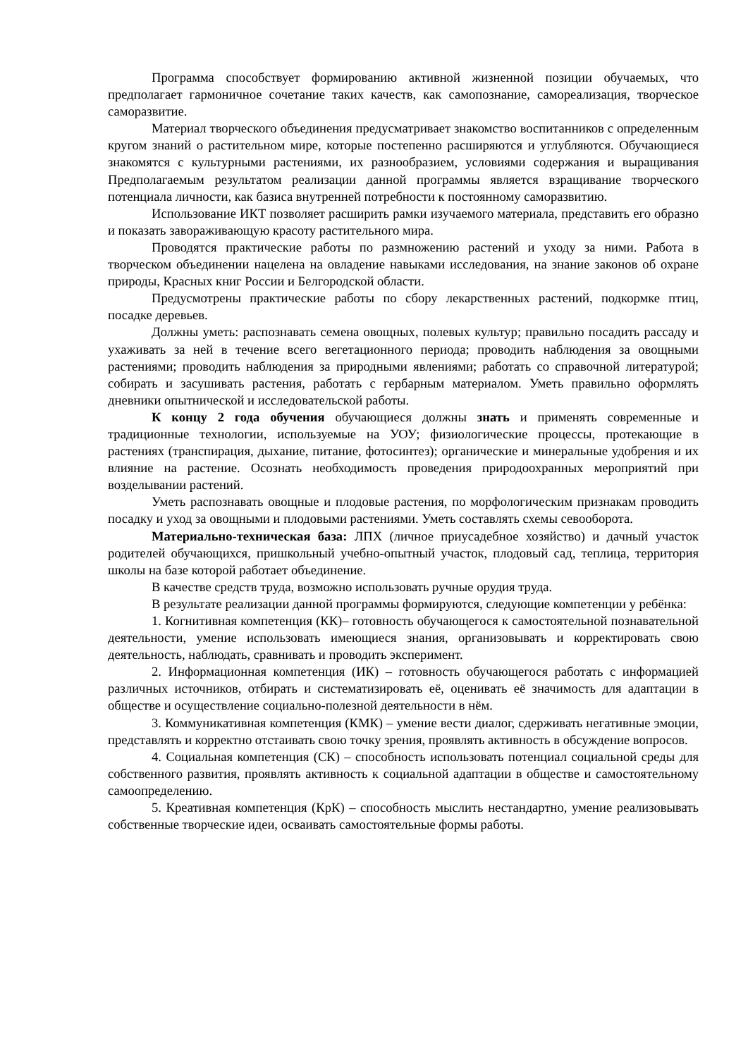Программа способствует формированию активной жизненной позиции обучаемых, что предполагает гармоничное сочетание таких качеств, как самопознание, самореализация, творческое саморазвитие.
Материал творческого объединения предусматривает знакомство воспитанников с определенным кругом знаний о растительном мире, которые постепенно расширяются и углубляются. Обучающиеся знакомятся с культурными растениями, их разнообразием, условиями содержания и выращивания Предполагаемым результатом реализации данной программы является взращивание творческого потенциала личности, как базиса внутренней потребности к постоянному саморазвитию.
Использование ИКТ позволяет расширить рамки изучаемого материала, представить его образно и показать завораживающую красоту растительного мира.
Проводятся практические работы по размножению растений и уходу за ними. Работа в творческом объединении нацелена на овладение навыками исследования, на знание законов об охране природы, Красных книг России и Белгородской области.
Предусмотрены практические работы по сбору лекарственных растений, подкормке птиц, посадке деревьев.
Должны уметь: распознавать семена овощных, полевых культур; правильно посадить рассаду и ухаживать за ней в течение всего вегетационного периода; проводить наблюдения за овощными растениями; проводить наблюдения за природными явлениями; работать со справочной литературой; собирать и засушивать растения, работать с гербарным материалом. Уметь правильно оформлять дневники опытнической и исследовательской работы.
К концу 2 года обучения обучающиеся должны знать и применять современные и традиционные технологии, используемые на УОУ; физиологические процессы, протекающие в растениях (транспирация, дыхание, питание, фотосинтез); органические и минеральные удобрения и их влияние на растение. Осознать необходимость проведения природоохранных мероприятий при возделывании растений.
Уметь распознавать овощные и плодовые растения, по морфологическим признакам проводить посадку и уход за овощными и плодовыми растениями. Уметь составлять схемы севооборота.
Материально-техническая база: ЛПХ (личное приусадебное хозяйство) и дачный участок родителей обучающихся, пришкольный учебно-опытный участок, плодовый сад, теплица, территория школы на базе которой работает объединение.
В качестве средств труда, возможно использовать ручные орудия труда.
В результате реализации данной программы формируются, следующие компетенции у ребёнка:
1. Когнитивная компетенция (КК)– готовность обучающегося к самостоятельной познавательной деятельности, умение использовать имеющиеся знания, организовывать и корректировать свою деятельность, наблюдать, сравнивать и проводить эксперимент.
2. Информационная компетенция (ИК) – готовность обучающегося работать с информацией различных источников, отбирать и систематизировать её, оценивать её значимость для адаптации в обществе и осуществление социально-полезной деятельности в нём.
3. Коммуникативная компетенция (КМК) – умение вести диалог, сдерживать негативные эмоции, представлять и корректно отстаивать свою точку зрения, проявлять активность в обсуждение вопросов.
4. Социальная компетенция (СК) – способность использовать потенциал социальной среды для собственного развития, проявлять активность к социальной адаптации в обществе и самостоятельному самоопределению.
5. Креативная компетенция (КрК) – способность мыслить нестандартно, умение реализовывать собственные творческие идеи, осваивать самостоятельные формы работы.